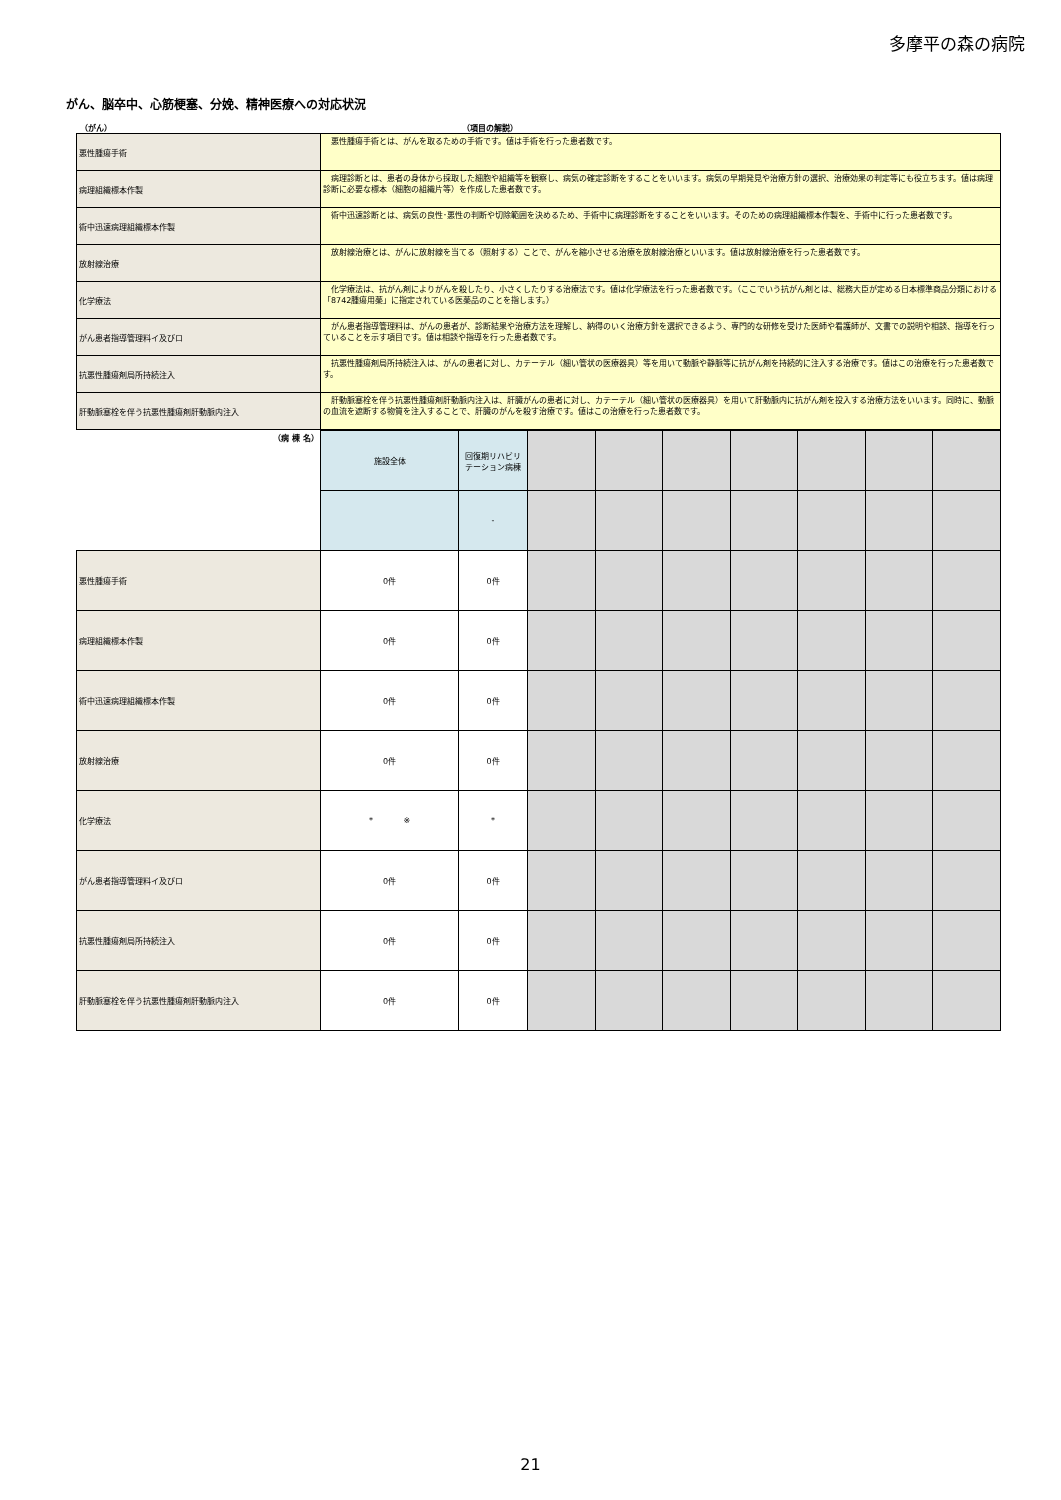多摩平の森の病院
がん、脳卒中、心筋梗塞、分娩、精神医療への対応状況
（がん） （項目の解説）
| 悪性腫瘍手術 | 悪性腫瘍手術とは、がんを取るための手術です。値は手術を行った患者数です。 |
| 病理組織標本作製 | 病理診断とは、患者の身体から採取した細胞や組織等を観察し、病気の確定診断をすることをいいます。病気の早期発見や治療方針の選択、治療効果の判定等にも役立ちます。値は病理診断に必要な標本（細胞の組織片等）を作成した患者数です。 |
| 術中迅速病理組織標本作製 | 術中迅速診断とは、病気の良性･悪性の判断や切除範囲を決めるため、手術中に病理診断をすることをいいます。そのための病理組織標本作製を、手術中に行った患者数です。 |
| 放射線治療 | 放射線治療とは、がんに放射線を当てる（照射する）ことで、がんを縮小させる治療を放射線治療といいます。値は放射線治療を行った患者数です。 |
| 化学療法 | 化学療法は、抗がん剤によりがんを殺したり、小さくしたりする治療法です。値は化学療法を行った患者数です。（ここでいう抗がん剤とは、総務大臣が定める日本標準商品分類における「8742腫瘍用薬」に指定されている医薬品のことを指します。） |
| がん患者指導管理料イ及びロ | がん患者指導管理料は、がんの患者が、診断結果や治療方法を理解し、納得のいく治療方針を選択できるよう、専門的な研修を受けた医師や看護師が、文書での説明や相談、指導を行っていることを示す項目です。値は相談や指導を行った患者数です。 |
| 抗悪性腫瘍剤局所持続注入 | 抗悪性腫瘍剤局所持続注入は、がんの患者に対し、カテーテル（細い管状の医療器具）等を用いて動脈や静脈等に抗がん剤を持続的に注入する治療です。値はこの治療を行った患者数です。 |
| 肝動脈塞栓を伴う抗悪性腫瘍剤肝動脈内注入 | 肝動脈塞栓を伴う抗悪性腫瘍剤肝動脈内注入は、肝臓がんの患者に対し、カテーテル（細い管状の医療器具）を用いて肝動脈内に抗がん剤を投入する治療方法をいいます。同時に、動脈の血流を遮断する物質を注入することで、肝臓のがんを殺す治療です。値はこの治療を行った患者数です。 |
| （病 棟 名） | 施設全体 | 回復期リハビリ テーション病棟 | | | | | | | |
| | | - | | | | | | | |
| 悪性腫瘍手術 | 0件 | 0件 | | | | | | | |
| 病理組織標本作製 | 0件 | 0件 | | | | | | | |
| 術中迅速病理組織標本作製 | 0件 | 0件 | | | | | | | |
| 放射線治療 | 0件 | 0件 | | | | | | | |
| 化学療法 | * ※ | * | | | | | | | |
| がん患者指導管理料イ及びロ | 0件 | 0件 | | | | | | | |
| 抗悪性腫瘍剤局所持続注入 | 0件 | 0件 | | | | | | | |
| 肝動脈塞栓を伴う抗悪性腫瘍剤肝動脈内注入 | 0件 | 0件 | | | | | | | |
21